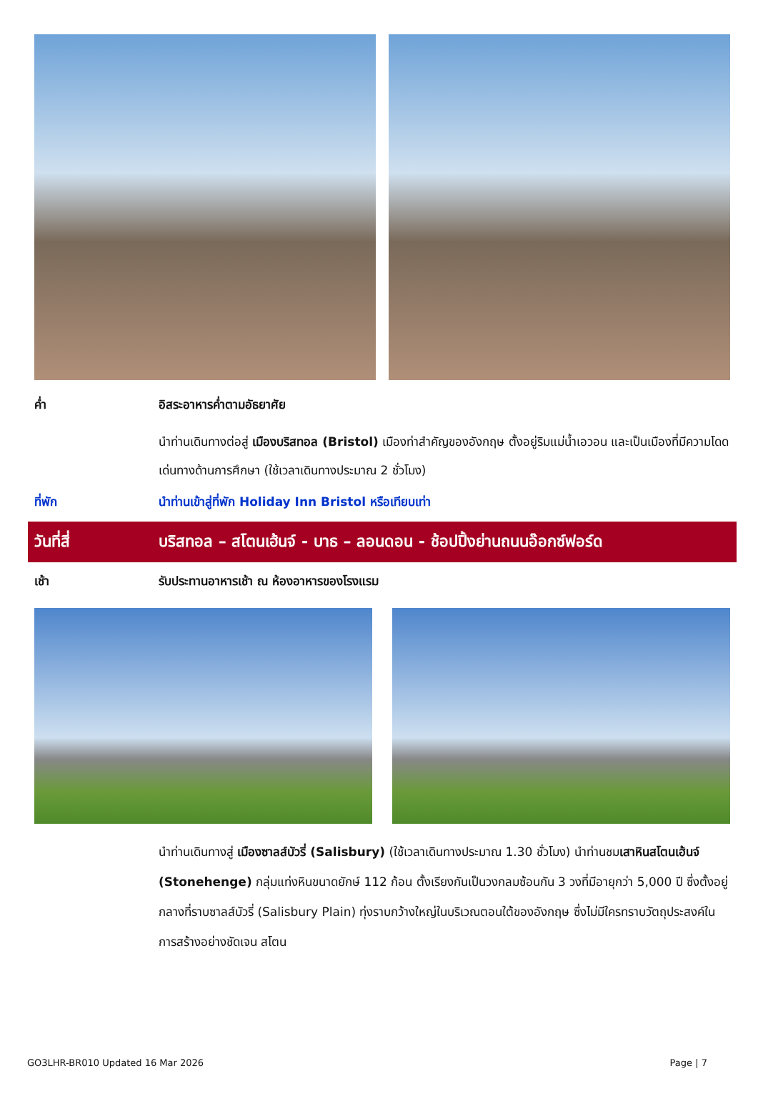ค่ำ อิสระอาหารค่ำตามอัธยาศัย
นำท่านเดินทางต่อสู่ เมืองบริสทอล (Bristol) เมืองท่าสำคัญของอังกฤษ ตั้งอยู่ริมแม่น้ำเอวอน และเป็นเมืองที่มีความโดดเด่นทางด้านการศึกษา (ใช้เวลาเดินทางประมาณ 2 ชั่วโมง)
ที่พัก นำท่านเข้าสู่ที่พัก Holiday Inn Bristol หรือเทียบเท่า
วันที่สี่ บริสทอล – สโตนเฮ้นจ์ - บาธ – ลอนดอน - ช้อปปิ้งย่านถนนอ๊อกซ์ฟอร์ด
เช้า รับประทานอาหารเช้า ณ ห้องอาหารของโรงแรม
นำท่านเดินทางสู่ เมืองซาลส์บัวรี่ (Salisbury) (ใช้เวลาเดินทางประมาณ 1.30 ชั่วโมง) นำท่านชมเสาหินสโตนเฮ้นจ์ (Stonehenge) กลุ่มแท่งหินขนาดยักษ์ 112 ก้อน ตั้งเรียงกันเป็นวงกลมซ้อนกัน 3 วงที่มีอายุกว่า 5,000 ปี ซึ่งตั้งอยู่กลางที่ราบซาลส์บัวรี่ (Salisbury Plain) ทุ่งราบกว้างใหญ่ในบริเวณตอนใต้ของอังกฤษ ซึ่งไม่มีใครทราบวัตถุประสงค์ในการสร้างอย่างชัดเจน สโตน
GO3LHR-BR010 Updated 16 Mar 2026 Page | 7